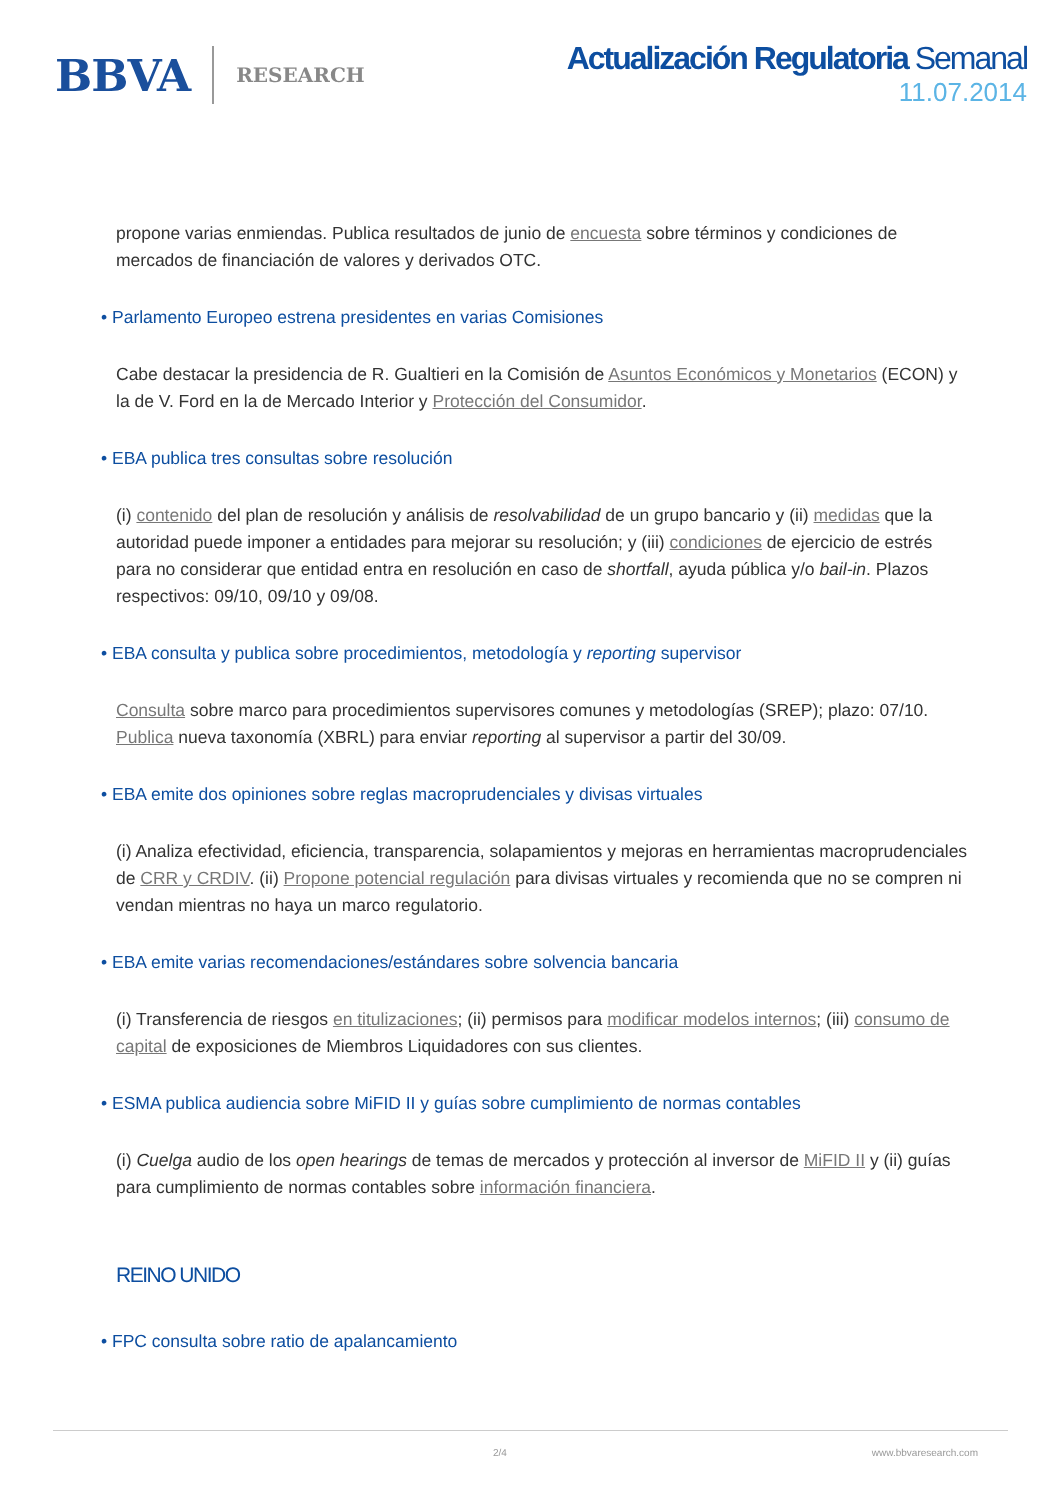BBVA RESEARCH
Actualización Regulatoria Semanal
11.07.2014
propone varias enmiendas. Publica resultados de junio de encuesta sobre términos y condiciones de mercados de financiación de valores y derivados OTC.
• Parlamento Europeo estrena presidentes en varias Comisiones
Cabe destacar la presidencia de R. Gualtieri en la Comisión de Asuntos Económicos y Monetarios (ECON) y la de V. Ford en la de Mercado Interior y Protección del Consumidor.
• EBA publica tres consultas sobre resolución
(i) contenido del plan de resolución y análisis de resolvabilidad de un grupo bancario y (ii) medidas que la autoridad puede imponer a entidades para mejorar su resolución; y (iii) condiciones de ejercicio de estrés para no considerar que entidad entra en resolución en caso de shortfall, ayuda pública y/o bail-in. Plazos respectivos: 09/10, 09/10 y 09/08.
• EBA consulta y publica sobre procedimientos, metodología y reporting supervisor
Consulta sobre marco para procedimientos supervisores comunes y metodologías (SREP); plazo: 07/10. Publica nueva taxonomía (XBRL) para enviar reporting al supervisor a partir del 30/09.
• EBA emite dos opiniones sobre reglas macroprudenciales y divisas virtuales
(i) Analiza efectividad, eficiencia, transparencia, solapamientos y mejoras en herramientas macroprudenciales de CRR y CRDIV. (ii) Propone potencial regulación para divisas virtuales y recomienda que no se compren ni vendan mientras no haya un marco regulatorio.
• EBA emite varias recomendaciones/estándares sobre solvencia bancaria
(i) Transferencia de riesgos en titulizaciones; (ii) permisos para modificar modelos internos; (iii) consumo de capital de exposiciones de Miembros Liquidadores con sus clientes.
• ESMA publica audiencia sobre MiFID II y guías sobre cumplimiento de normas contables
(i) Cuelga audio de los open hearings de temas de mercados y protección al inversor de MiFID II y (ii) guías para cumplimiento de normas contables sobre información financiera.
REINO UNIDO
• FPC consulta sobre ratio de apalancamiento
2/4 www.bbvaresearch.com